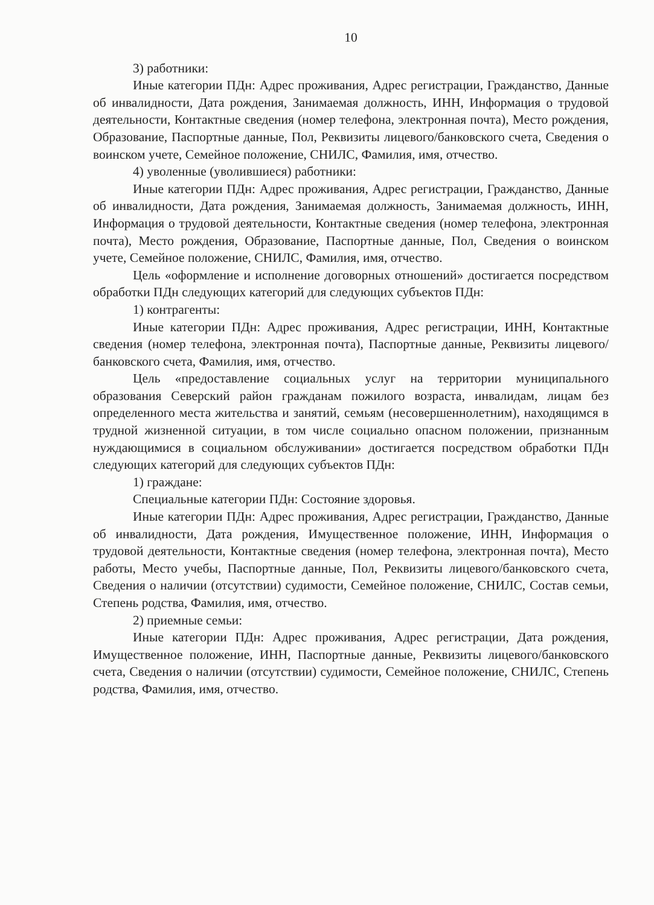10
3) работники:
Иные категории ПДн: Адрес проживания, Адрес регистрации, Гражданство, Данные об инвалидности, Дата рождения, Занимаемая должность, ИНН, Информация о трудовой деятельности, Контактные сведения (номер телефона, электронная почта), Место рождения, Образование, Паспортные данные, Пол, Реквизиты лицевого/банковского счета, Сведения о воинском учете, Семейное положение, СНИЛС, Фамилия, имя, отчество.
4) уволенные (уволившиеся) работники:
Иные категории ПДн: Адрес проживания, Адрес регистрации, Гражданство, Данные об инвалидности, Дата рождения, Занимаемая должность, Занимаемая должность, ИНН, Информация о трудовой деятельности, Контактные сведения (номер телефона, электронная почта), Место рождения, Образование, Паспортные данные, Пол, Сведения о воинском учете, Семейное положение, СНИЛС, Фамилия, имя, отчество.
Цель «оформление и исполнение договорных отношений» достигается посредством обработки ПДн следующих категорий для следующих субъектов ПДн:
1) контрагенты:
Иные категории ПДн: Адрес проживания, Адрес регистрации, ИНН, Контактные сведения (номер телефона, электронная почта), Паспортные данные, Реквизиты лицевого/банковского счета, Фамилия, имя, отчество.
Цель «предоставление социальных услуг на территории муниципального образования Северский район гражданам пожилого возраста, инвалидам, лицам без определенного места жительства и занятий, семьям (несовершеннолетним), находящимся в трудной жизненной ситуации, в том числе социально опасном положении, признанным нуждающимися в социальном обслуживании» достигается посредством обработки ПДн следующих категорий для следующих субъектов ПДн:
1) граждане:
Специальные категории ПДн: Состояние здоровья.
Иные категории ПДн: Адрес проживания, Адрес регистрации, Гражданство, Данные об инвалидности, Дата рождения, Имущественное положение, ИНН, Информация о трудовой деятельности, Контактные сведения (номер телефона, электронная почта), Место работы, Место учебы, Паспортные данные, Пол, Реквизиты лицевого/банковского счета, Сведения о наличии (отсутствии) судимости, Семейное положение, СНИЛС, Состав семьи, Степень родства, Фамилия, имя, отчество.
2) приемные семьи:
Иные категории ПДн: Адрес проживания, Адрес регистрации, Дата рождения, Имущественное положение, ИНН, Паспортные данные, Реквизиты лицевого/банковского счета, Сведения о наличии (отсутствии) судимости, Семейное положение, СНИЛС, Степень родства, Фамилия, имя, отчество.